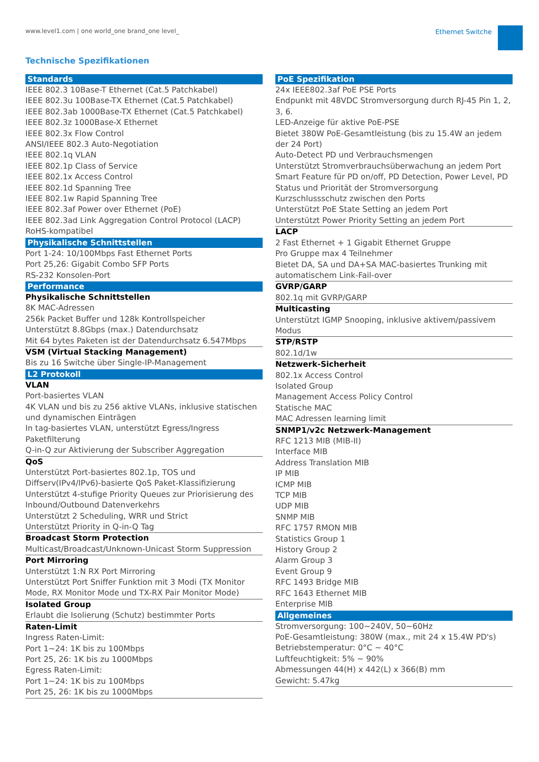www.level1.com | one world_one brand_one level_ Ethernet Switche
Technische Spezifikationen
Standards
IEEE 802.3 10Base-T Ethernet (Cat.5 Patchkabel)
IEEE 802.3u 100Base-TX Ethernet (Cat.5 Patchkabel)
IEEE 802.3ab 1000Base-TX Ethernet (Cat.5 Patchkabel)
IEEE 802.3z 1000Base-X Ethernet
IEEE 802.3x Flow Control
ANSI/IEEE 802.3 Auto-Negotiation
IEEE 802.1q VLAN
IEEE 802.1p Class of Service
IEEE 802.1x Access Control
IEEE 802.1d Spanning Tree
IEEE 802.1w Rapid Spanning Tree
IEEE 802.3af Power over Ethernet (PoE)
IEEE 802.3ad Link Aggregation Control Protocol (LACP)
RoHS-kompatibel
Physikalische Schnittstellen
Port 1-24: 10/100Mbps Fast Ethernet Ports
Port 25,26: Gigabit Combo SFP Ports
RS-232 Konsolen-Port
Performance
Physikalische Schnittstellen
8K MAC-Adressen
256k Packet Buffer und 128k Kontrollspeicher
Unterstützt 8.8Gbps (max.) Datendurchsatz
Mit 64 bytes Paketen ist der Datendurchsatz 6.547Mbps
VSM (Virtual Stacking Management)
Bis zu 16 Switche über Single-IP-Management
L2 Protokoll
VLAN
Port-basiertes VLAN
4K VLAN und bis zu 256 aktive VLANs, inklusive statischen und dynamischen Einträgen
In tag-basiertes VLAN, unterstützt Egress/Ingress Paketfilterung
Q-in-Q zur Aktivierung der Subscriber Aggregation
QoS
Unterstützt Port-basiertes 802.1p, TOS und Diffserv(IPv4/IPv6)-basierte QoS Paket-Klassifizierung
Unterstützt 4-stufige Priority Queues zur Priorisierung des Inbound/Outbound Datenverkehrs
Unterstützt 2 Scheduling, WRR und Strict
Unterstützt Priority in Q-in-Q Tag
Broadcast Storm Protection
Multicast/Broadcast/Unknown-Unicast Storm Suppression
Port Mirroring
Unterstützt 1:N RX Port Mirroring
Unterstützt Port Sniffer Funktion mit 3 Modi (TX Monitor Mode, RX Monitor Mode und TX-RX Pair Monitor Mode)
Isolated Group
Erlaubt die Isolierung (Schutz) bestimmter Ports
Raten-Limit
Ingress Raten-Limit:
Port 1~24: 1K bis zu 100Mbps
Port 25, 26: 1K bis zu 1000Mbps
Egress Raten-Limit:
Port 1~24: 1K bis zu 100Mbps
Port 25, 26: 1K bis zu 1000Mbps
PoE Spezifikation
24x IEEE802.3af PoE PSE Ports
Endpunkt mit 48VDC Stromversorgung durch RJ-45 Pin 1, 2, 3, 6.
LED-Anzeige für aktive PoE-PSE
Bietet 380W PoE-Gesamtleistung (bis zu 15.4W an jedem der 24 Port)
Auto-Detect PD und Verbrauchsmengen
Unterstützt Stromverbrauchsüberwachung an jedem Port
Smart Feature für PD on/off, PD Detection, Power Level, PD Status und Priorität der Stromversorgung
Kurzschlussschutz zwischen den Ports
Unterstützt PoE State Setting an jedem Port
Unterstützt Power Priority Setting an jedem Port
LACP
2 Fast Ethernet + 1 Gigabit Ethernet Gruppe
Pro Gruppe max 4 Teilnehmer
Bietet DA, SA und DA+SA MAC-basiertes Trunking mit automatischem Link-Fail-over
GVRP/GARP
802.1q mit GVRP/GARP
Multicasting
Unterstützt IGMP Snooping, inklusive aktivem/passivem Modus
STP/RSTP
802.1d/1w
Netzwerk-Sicherheit
802.1x Access Control
Isolated Group
Management Access Policy Control
Statische MAC
MAC Adressen learning limit
SNMP1/v2c Netzwerk-Management
RFC 1213 MIB (MIB-II)
Interface MIB
Address Translation MIB
IP MIB
ICMP MIB
TCP MIB
UDP MIB
SNMP MIB
RFC 1757 RMON MIB
Statistics Group 1
History Group 2
Alarm Group 3
Event Group 9
RFC 1493 Bridge MIB
RFC 1643 Ethernet MIB
Enterprise MIB
Allgemeines
Stromversorgung: 100~240V, 50~60Hz
PoE-Gesamtleistung: 380W (max., mit 24 x 15.4W PD's)
Betriebstemperatur: 0°C ~ 40°C
Luftfeuchtigkeit: 5% ~ 90%
Abmessungen 44(H) x 442(L) x 366(B) mm
Gewicht: 5.47kg